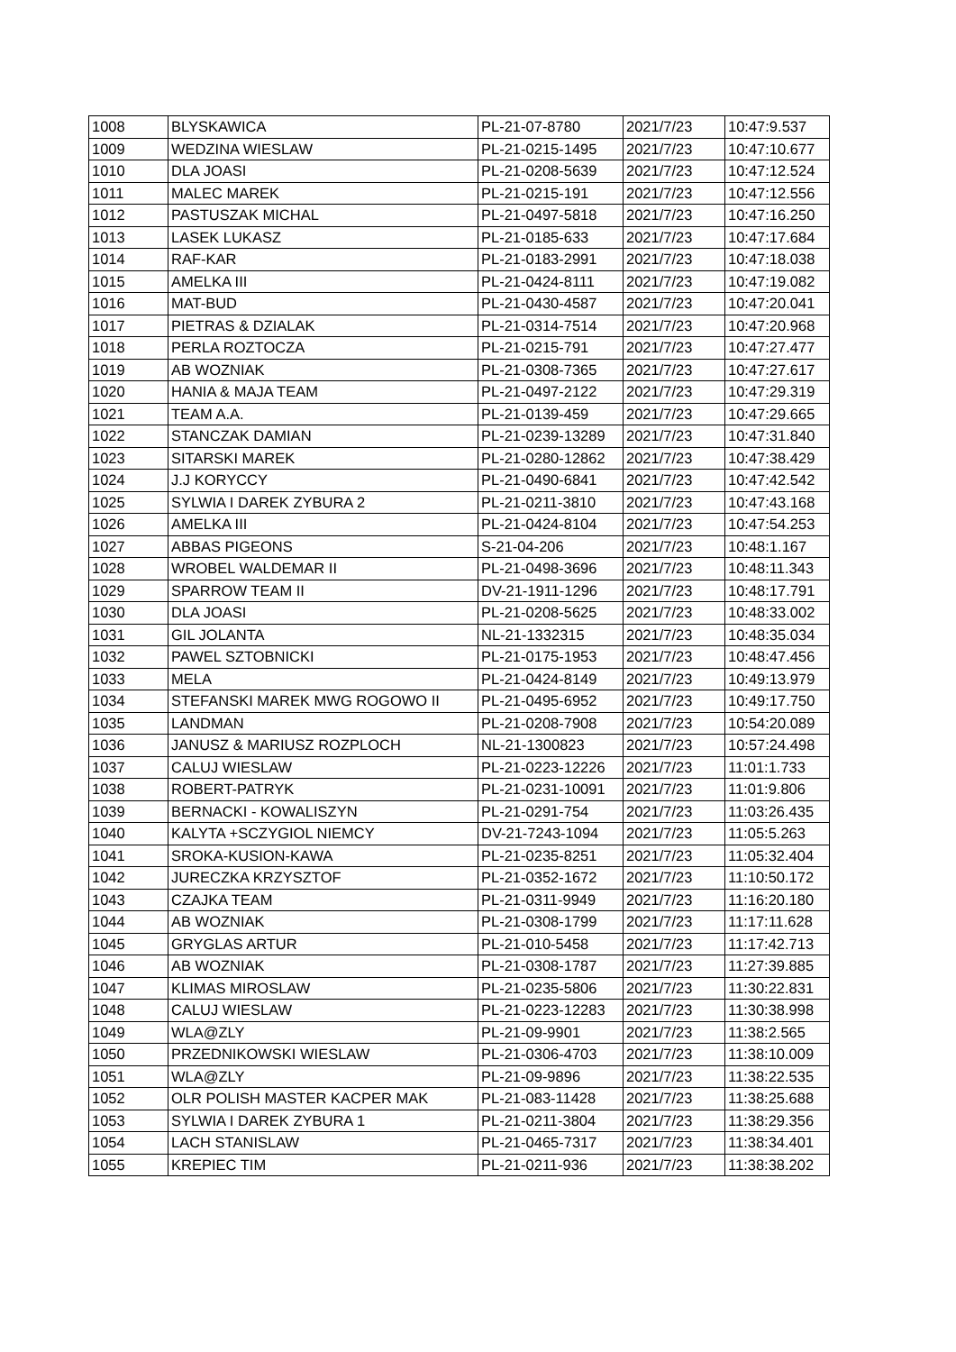| 1008 | BLYSKAWICA | PL-21-07-8780 | 2021/7/23 | 10:47:9.537 |
| 1009 | WEDZINA WIESLAW | PL-21-0215-1495 | 2021/7/23 | 10:47:10.677 |
| 1010 | DLA JOASI | PL-21-0208-5639 | 2021/7/23 | 10:47:12.524 |
| 1011 | MALEC MAREK | PL-21-0215-191 | 2021/7/23 | 10:47:12.556 |
| 1012 | PASTUSZAK MICHAL | PL-21-0497-5818 | 2021/7/23 | 10:47:16.250 |
| 1013 | LASEK LUKASZ | PL-21-0185-633 | 2021/7/23 | 10:47:17.684 |
| 1014 | RAF-KAR | PL-21-0183-2991 | 2021/7/23 | 10:47:18.038 |
| 1015 | AMELKA III | PL-21-0424-8111 | 2021/7/23 | 10:47:19.082 |
| 1016 | MAT-BUD | PL-21-0430-4587 | 2021/7/23 | 10:47:20.041 |
| 1017 | PIETRAS & DZIALAK | PL-21-0314-7514 | 2021/7/23 | 10:47:20.968 |
| 1018 | PERLA ROZTOCZA | PL-21-0215-791 | 2021/7/23 | 10:47:27.477 |
| 1019 | AB WOZNIAK | PL-21-0308-7365 | 2021/7/23 | 10:47:27.617 |
| 1020 | HANIA & MAJA TEAM | PL-21-0497-2122 | 2021/7/23 | 10:47:29.319 |
| 1021 | TEAM A.A. | PL-21-0139-459 | 2021/7/23 | 10:47:29.665 |
| 1022 | STANCZAK DAMIAN | PL-21-0239-13289 | 2021/7/23 | 10:47:31.840 |
| 1023 | SITARSKI MAREK | PL-21-0280-12862 | 2021/7/23 | 10:47:38.429 |
| 1024 | J.J KORYCCY | PL-21-0490-6841 | 2021/7/23 | 10:47:42.542 |
| 1025 | SYLWIA I DAREK ZYBURA 2 | PL-21-0211-3810 | 2021/7/23 | 10:47:43.168 |
| 1026 | AMELKA III | PL-21-0424-8104 | 2021/7/23 | 10:47:54.253 |
| 1027 | ABBAS PIGEONS | S-21-04-206 | 2021/7/23 | 10:48:1.167 |
| 1028 | WROBEL WALDEMAR II | PL-21-0498-3696 | 2021/7/23 | 10:48:11.343 |
| 1029 | SPARROW TEAM II | DV-21-1911-1296 | 2021/7/23 | 10:48:17.791 |
| 1030 | DLA JOASI | PL-21-0208-5625 | 2021/7/23 | 10:48:33.002 |
| 1031 | GIL JOLANTA | NL-21-1332315 | 2021/7/23 | 10:48:35.034 |
| 1032 | PAWEL SZTOBNICKI | PL-21-0175-1953 | 2021/7/23 | 10:48:47.456 |
| 1033 | MELA | PL-21-0424-8149 | 2021/7/23 | 10:49:13.979 |
| 1034 | STEFANSKI MAREK MWG ROGOWO II | PL-21-0495-6952 | 2021/7/23 | 10:49:17.750 |
| 1035 | LANDMAN | PL-21-0208-7908 | 2021/7/23 | 10:54:20.089 |
| 1036 | JANUSZ & MARIUSZ ROZPLOCH | NL-21-1300823 | 2021/7/23 | 10:57:24.498 |
| 1037 | CALUJ WIESLAW | PL-21-0223-12226 | 2021/7/23 | 11:01:1.733 |
| 1038 | ROBERT-PATRYK | PL-21-0231-10091 | 2021/7/23 | 11:01:9.806 |
| 1039 | BERNACKI - KOWALISZYN | PL-21-0291-754 | 2021/7/23 | 11:03:26.435 |
| 1040 | KALYTA +SCZYGIOL NIEMCY | DV-21-7243-1094 | 2021/7/23 | 11:05:5.263 |
| 1041 | SROKA-KUSION-KAWA | PL-21-0235-8251 | 2021/7/23 | 11:05:32.404 |
| 1042 | JURECZKA KRZYSZTOF | PL-21-0352-1672 | 2021/7/23 | 11:10:50.172 |
| 1043 | CZAJKA TEAM | PL-21-0311-9949 | 2021/7/23 | 11:16:20.180 |
| 1044 | AB WOZNIAK | PL-21-0308-1799 | 2021/7/23 | 11:17:11.628 |
| 1045 | GRYGLAS ARTUR | PL-21-010-5458 | 2021/7/23 | 11:17:42.713 |
| 1046 | AB WOZNIAK | PL-21-0308-1787 | 2021/7/23 | 11:27:39.885 |
| 1047 | KLIMAS MIROSLAW | PL-21-0235-5806 | 2021/7/23 | 11:30:22.831 |
| 1048 | CALUJ WIESLAW | PL-21-0223-12283 | 2021/7/23 | 11:30:38.998 |
| 1049 | WLA@ZLY | PL-21-09-9901 | 2021/7/23 | 11:38:2.565 |
| 1050 | PRZEDNIKOWSKI WIESLAW | PL-21-0306-4703 | 2021/7/23 | 11:38:10.009 |
| 1051 | WLA@ZLY | PL-21-09-9896 | 2021/7/23 | 11:38:22.535 |
| 1052 | OLR POLISH MASTER KACPER MAK | PL-21-083-11428 | 2021/7/23 | 11:38:25.688 |
| 1053 | SYLWIA I DAREK ZYBURA 1 | PL-21-0211-3804 | 2021/7/23 | 11:38:29.356 |
| 1054 | LACH STANISLAW | PL-21-0465-7317 | 2021/7/23 | 11:38:34.401 |
| 1055 | KREPIEC TIM | PL-21-0211-936 | 2021/7/23 | 11:38:38.202 |